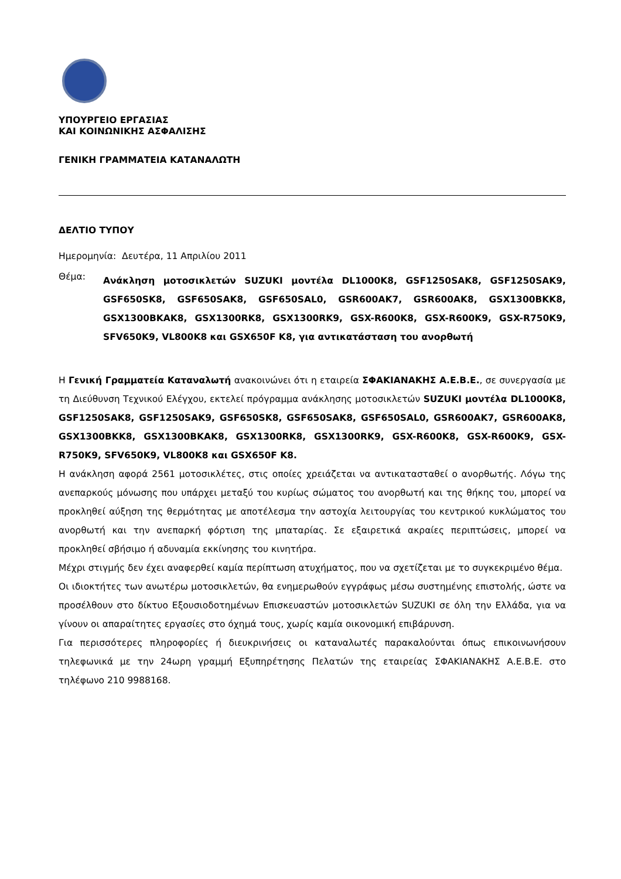ΥΠΟΥΡΓΕΙΟ ΕΡΓΑΣΙΑΣ
ΚΑΙ ΚΟΙΝΩΝΙΚΗΣ ΑΣΦΑΛΙΣΗΣ
ΓΕΝΙΚΗ ΓΡΑΜΜΑΤΕΙΑ ΚΑΤΑΝΑΛΩΤΗ
ΔΕΛΤΙΟ ΤΥΠΟΥ
Ημερομηνία: Δευτέρα, 11 Απριλίου 2011
Θέμα:
Ανάκληση μοτοσικλετών SUZUKI μοντέλα DL1000K8, GSF1250SAK8, GSF1250SAK9, GSF650SK8, GSF650SAK8, GSF650SAL0, GSR600AK7, GSR600AK8, GSX1300BKK8, GSX1300BKAK8, GSX1300RK8, GSX1300RK9, GSX-R600K8, GSX-R600K9, GSX-R750K9, SFV650K9, VL800K8 και GSX650F K8, για αντικατάσταση του ανορθωτή
Η Γενική Γραμματεία Καταναλωτή ανακοινώνει ότι η εταιρεία ΣΦΑΚΙΑΝΑΚΗΣ Α.Ε.Β.Ε., σε συνεργασία με τη Διεύθυνση Τεχνικού Ελέγχου, εκτελεί πρόγραμμα ανάκλησης μοτοσικλετών SUZUKI μοντέλα DL1000K8, GSF1250SAK8, GSF1250SAK9, GSF650SK8, GSF650SAK8, GSF650SAL0, GSR600AK7, GSR600AK8, GSX1300BKK8, GSX1300BKAK8, GSX1300RK8, GSX1300RK9, GSX-R600K8, GSX-R600K9, GSX-R750K9, SFV650K9, VL800K8 και GSX650F K8.
Η ανάκληση αφορά 2561 μοτοσικλέτες, στις οποίες χρειάζεται να αντικατασταθεί ο ανορθωτής. Λόγω της ανεπαρκούς μόνωσης που υπάρχει μεταξύ του κυρίως σώματος του ανορθωτή και της θήκης του, μπορεί να προκληθεί αύξηση της θερμότητας με αποτέλεσμα την αστοχία λειτουργίας του κεντρικού κυκλώματος του ανορθωτή και την ανεπαρκή φόρτιση της μπαταρίας. Σε εξαιρετικά ακραίες περιπτώσεις, μπορεί να προκληθεί σβήσιμο ή αδυναμία εκκίνησης του κινητήρα.
Μέχρι στιγμής δεν έχει αναφερθεί καμία περίπτωση ατυχήματος, που να σχετίζεται με το συγκεκριμένο θέμα.
Οι ιδιοκτήτες των ανωτέρω μοτοσικλετών, θα ενημερωθούν εγγράφως μέσω συστημένης επιστολής, ώστε να προσέλθουν στο δίκτυο Εξουσιοδοτημένων Επισκευαστών μοτοσικλετών SUZUKI σε όλη την Ελλάδα, για να γίνουν οι απαραίτητες εργασίες στο όχημά τους, χωρίς καμία οικονομική επιβάρυνση.
Για περισσότερες πληροφορίες ή διευκρινήσεις οι καταναλωτές παρακαλούνται όπως επικοινωνήσουν τηλεφωνικά με την 24ωρη γραμμή Εξυπηρέτησης Πελατών της εταιρείας ΣΦΑΚΙΑΝΑΚΗΣ Α.Ε.Β.Ε. στο τηλέφωνο 210 9988168.